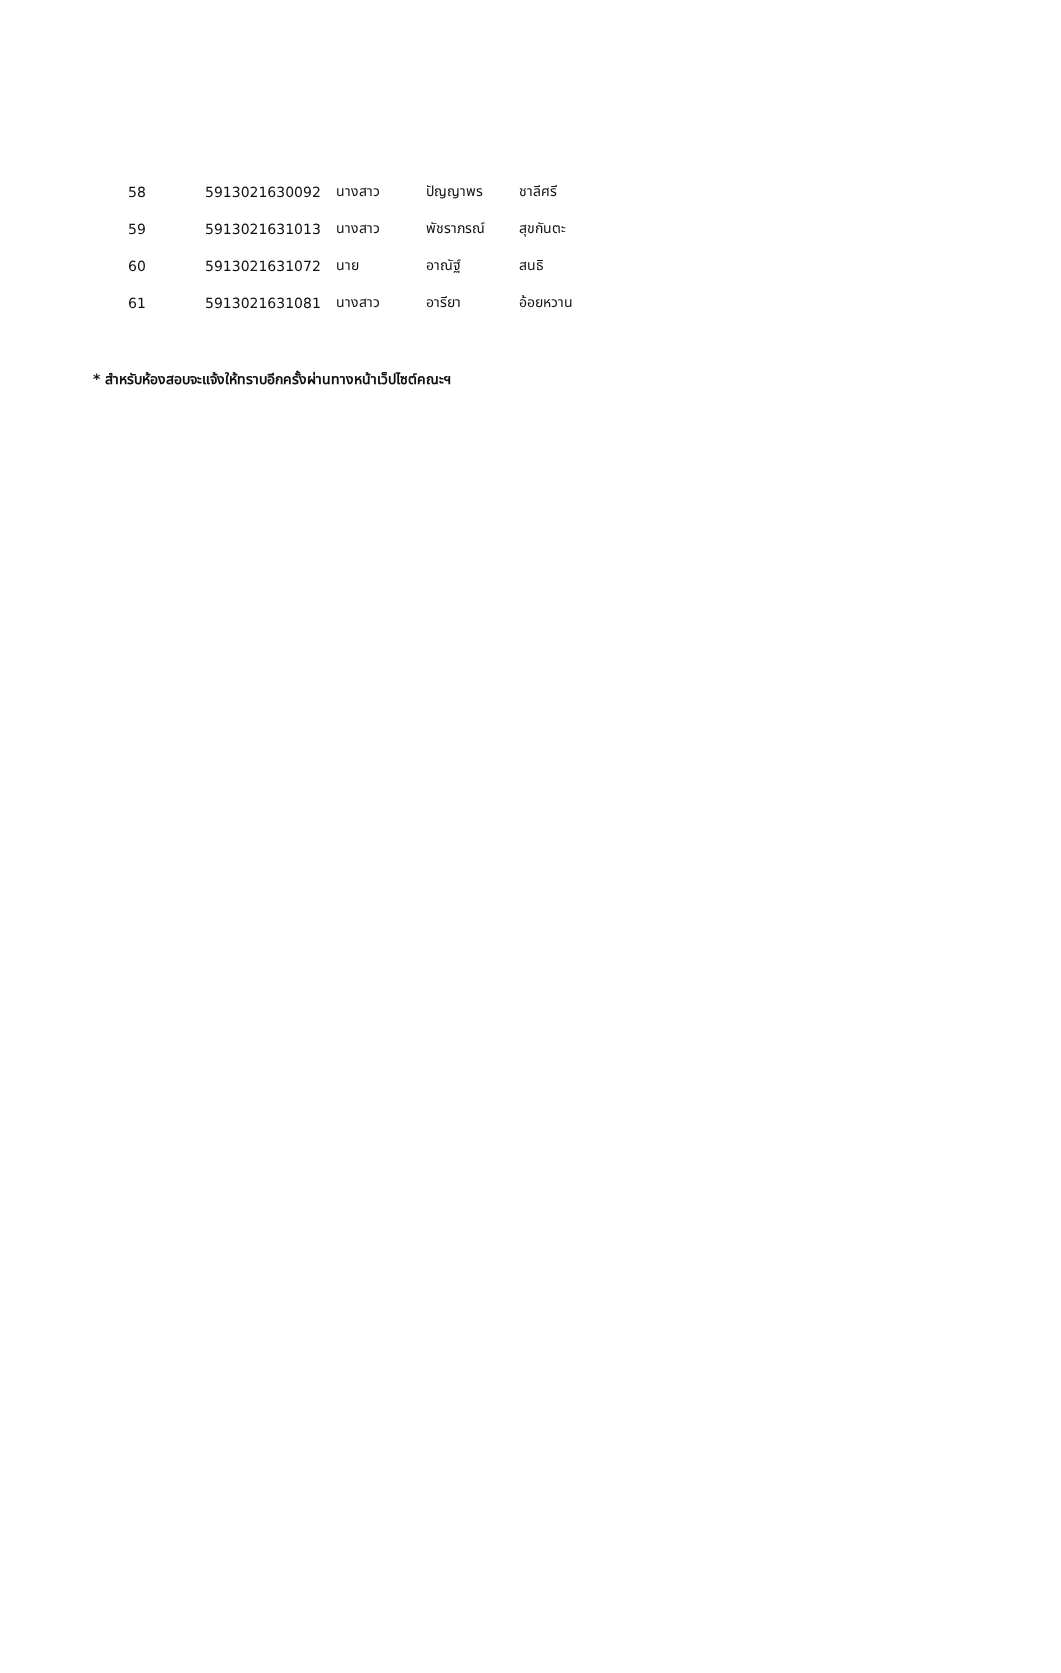| 58 | 5913021630092 | นางสาว | ปัญญาพร | ชาลีศรี |
| 59 | 5913021631013 | นางสาว | พัชราภรณ์ | สุขกันตะ |
| 60 | 5913021631072 | นาย | อาณัฐ์ | สนธิ |
| 61 | 5913021631081 | นางสาว | อารียา | อ้อยหวาน |
* สำหรับห้องสอบจะแจ้งให้ทราบอีกครั้งผ่านทางหน้าเว็ปไซต์คณะฯ